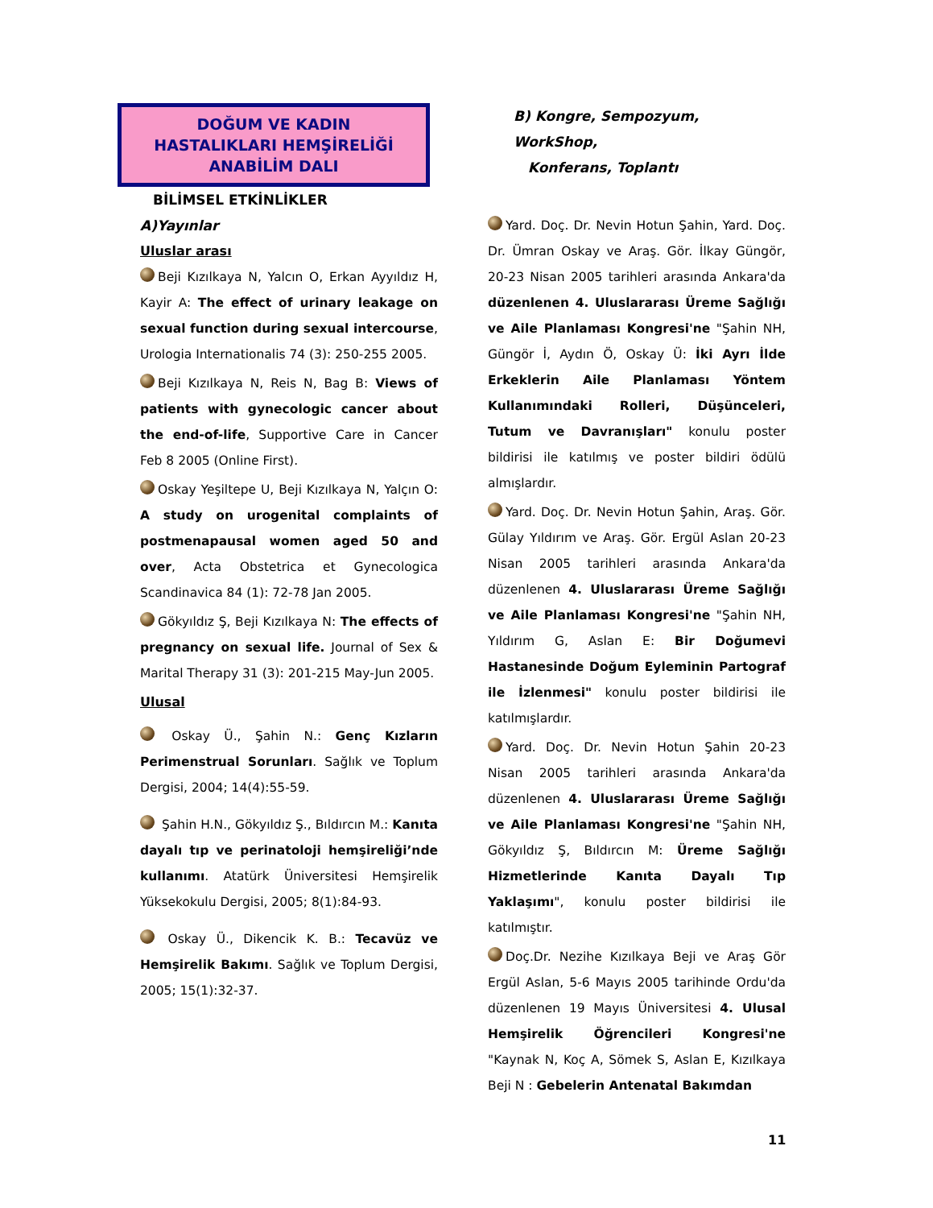DOĞUM VE KADIN
HASTALIKLARI HEMŞİRELİĞİ
ANABİLİM DALI
BİLİMSEL ETKİNLİKLER
A)Yayınlar
Uluslar arası
Beji Kızılkaya N, Yalcın O, Erkan Ayyıldız H, Kayir A: The effect of urinary leakage on sexual function during sexual intercourse, Urologia Internationalis 74 (3): 250-255 2005.
Beji Kızılkaya N, Reis N, Bag B: Views of patients with gynecologic cancer about the end-of-life, Supportive Care in Cancer Feb 8 2005 (Online First).
Oskay Yeşiltepe U, Beji Kızılkaya N, Yalçın O: A study on urogenital complaints of postmenapausal women aged 50 and over, Acta Obstetrica et Gynecologica Scandinavica 84 (1): 72-78 Jan 2005.
Gökyıldız Ş, Beji Kızılkaya N: The effects of pregnancy on sexual life. Journal of Sex & Marital Therapy 31 (3): 201-215 May-Jun 2005.
Ulusal
Oskay Ü., Şahin N.: Genç Kızların Perimenstrual Sorunları. Sağlık ve Toplum Dergisi, 2004; 14(4):55-59.
Şahin H.N., Gökyıldız Ş., Bıldırcın M.: Kanıta dayalı tıp ve perinatoloji hemşireliği’nde kullanımı. Atatürk Üniversitesi Hemşirelik Yüksekokulu Dergisi, 2005; 8(1):84-93.
Oskay Ü., Dikencik K. B.: Tecavüz ve Hemşirelik Bakımı. Sağlık ve Toplum Dergisi, 2005; 15(1):32-37.
B) Kongre, Sempozyum, WorkShop,
Konferans, Toplantı
Yard. Doç. Dr. Nevin Hotun Şahin, Yard. Doç. Dr. Ümran Oskay ve Araş. Gör. İlkay Güngör, 20-23 Nisan 2005 tarihleri arasında Ankara'da düzenlenen 4. Uluslararası Üreme Sağlığı ve Aile Planlaması Kongresi'ne "Şahin NH, Güngör İ, Aydın Ö, Oskay Ü: İki Ayrı İlde Erkeklerin Aile Planlaması Yöntem Kullanımındaki Rolleri, Düşünceleri, Tutum ve Davranışları" konulu poster bildirisi ile katılmış ve poster bildiri ödülü almışlardır.
Yard. Doç. Dr. Nevin Hotun Şahin, Araş. Gör. Gülay Yıldırım ve Araş. Gör. Ergül Aslan 20-23 Nisan 2005 tarihleri arasında Ankara'da düzenlenen 4. Uluslararası Üreme Sağlığı ve Aile Planlaması Kongresi'ne "Şahin NH, Yıldırım G, Aslan E: Bir Doğumevi Hastanesinde Doğum Eyleminin Partograf ile İzlenmesi" konulu poster bildirisi ile katılmışlardır.
Yard. Doç. Dr. Nevin Hotun Şahin 20-23 Nisan 2005 tarihleri arasında Ankara'da düzenlenen 4. Uluslararası Üreme Sağlığı ve Aile Planlaması Kongresi'ne "Şahin NH, Gökyıldız Ş, Bıldırcın M: Üreme Sağlığı Hizmetlerinde Kanıta Dayalı Tıp Yaklaşımı", konulu poster bildirisi ile katılmıştır.
Doç.Dr. Nezihe Kızılkaya Beji ve Araş Gör Ergül Aslan, 5-6 Mayıs 2005 tarihinde Ordu'da düzenlenen 19 Mayıs Üniversitesi 4. Ulusal Hemşirelik Öğrencileri Kongresi'ne "Kaynak N, Koç A, Sömek S, Aslan E, Kızılkaya Beji N : Gebelerin Antenatal Bakımdan
11